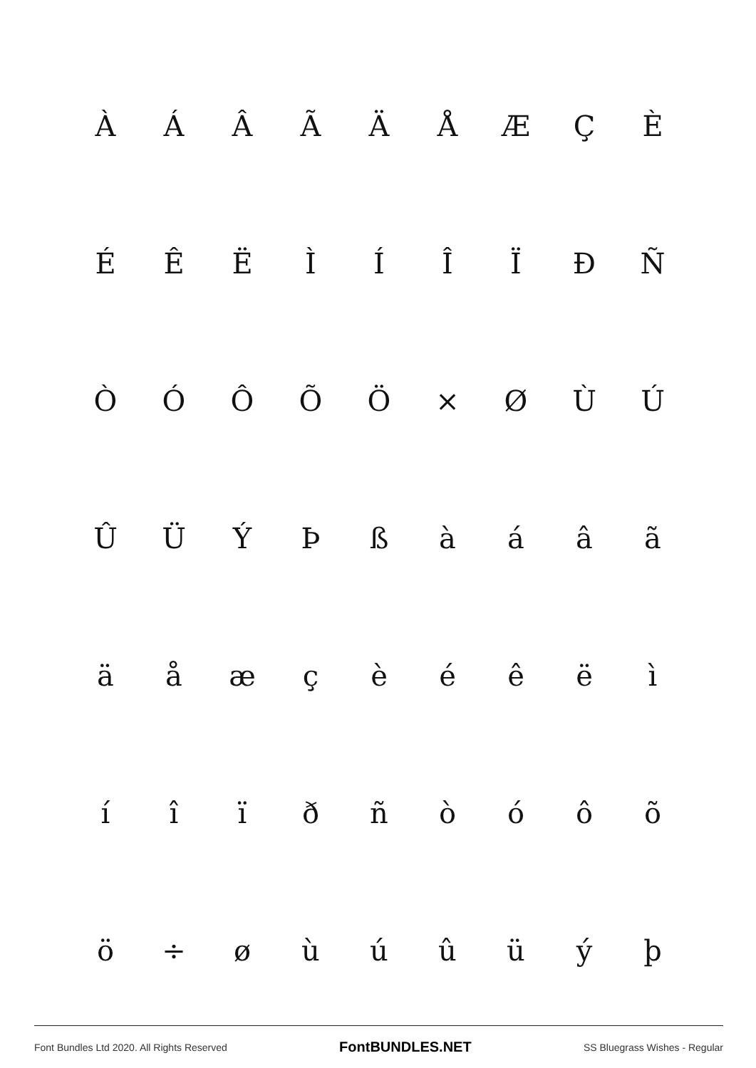| À | Á | Â | Ã | Ä | Å | Æ | Ç | È |
| É | Ê | Ë | Ì | Í | Î | Ï | Ð | Ñ |
| Ò | Ó | Ô | Õ | Ö | × | Ø | Ù | Ú |
| Û | Ü | Ý | Þ | ß | à | á | â | ã |
| ä | å | æ | ç | è | é | ê | ë | ì |
| í | î | ï | ð | ñ | ò | ó | ô | õ |
| ö | ÷ | ø | ù | ú | û | ü | ý | þ |
Font Bundles Ltd 2020. All Rights Reserved FontBUNDLES.NET SS Bluegrass Wishes - Regular